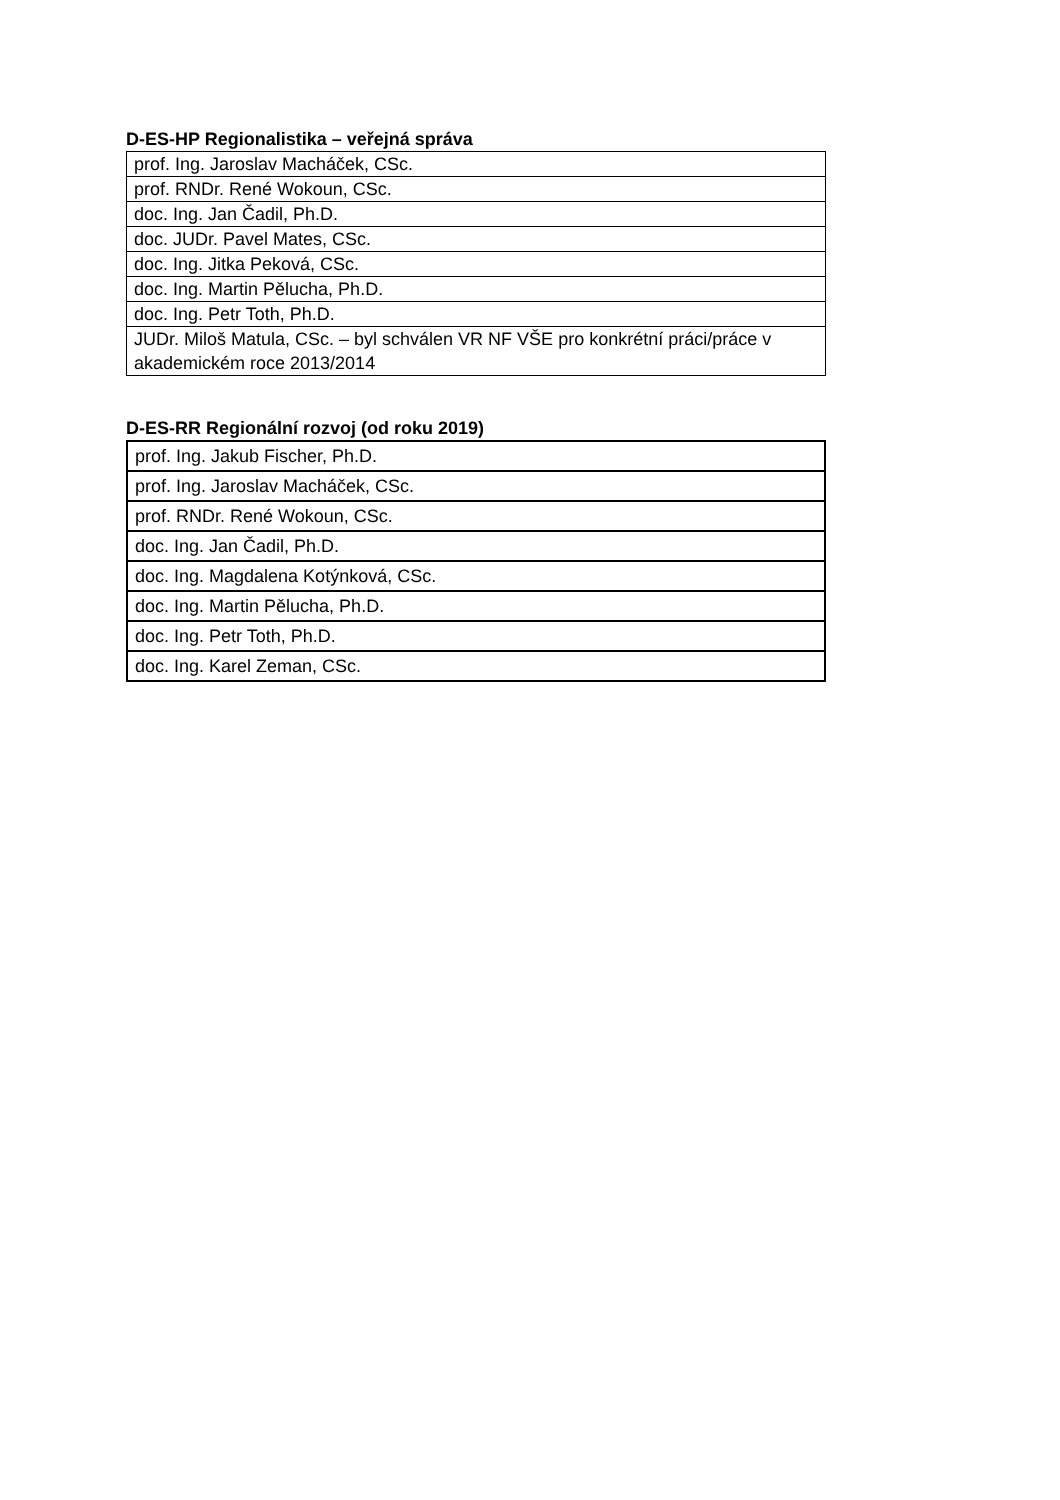D-ES-HP Regionalistika – veřejná správa
| prof. Ing. Jaroslav Macháček, CSc. |
| prof. RNDr. René Wokoun, CSc. |
| doc. Ing. Jan Čadil, Ph.D. |
| doc. JUDr. Pavel Mates, CSc. |
| doc. Ing. Jitka Peková, CSc. |
| doc. Ing. Martin Pělucha, Ph.D. |
| doc. Ing. Petr Toth, Ph.D. |
| JUDr. Miloš Matula, CSc. – byl schválen VR NF VŠE pro konkrétní práci/práce v akademickém roce 2013/2014 |
D-ES-RR Regionální rozvoj (od roku 2019)
| prof. Ing. Jakub Fischer, Ph.D. |
| prof. Ing. Jaroslav Macháček, CSc. |
| prof. RNDr. René Wokoun, CSc. |
| doc. Ing. Jan Čadil, Ph.D. |
| doc. Ing. Magdalena Kotýnková, CSc. |
| doc. Ing. Martin Pělucha, Ph.D. |
| doc. Ing. Petr Toth, Ph.D. |
| doc. Ing. Karel Zeman, CSc. |